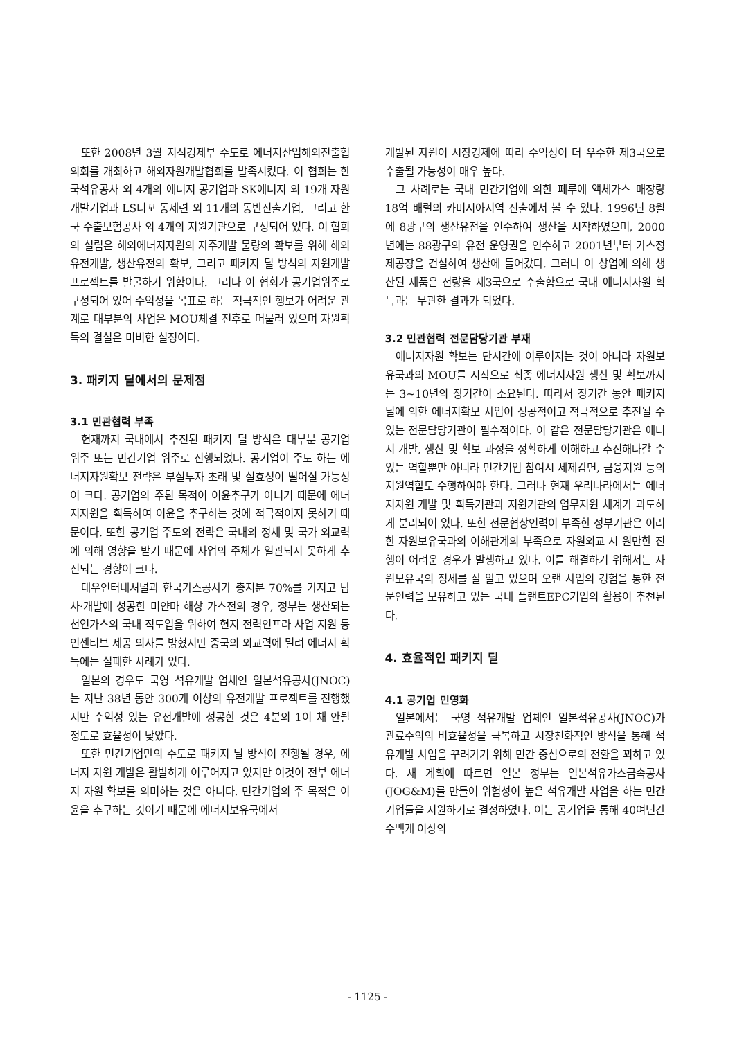또한 2008년 3월 지식경제부 주도로 에너지산업해외진출협의회를 개최하고 해외자원개발협회를 발족시켰다. 이 협회는 한국석유공사 외 4개의 에너지 공기업과 SK에너지 외 19개 자원개발기업과 LS니꼬 동제련 외 11개의 동반진출기업, 그리고 한국 수출보험공사 외 4개의 지원기관으로 구성되어 있다. 이 협회의 설립은 해외에너지자원의 자주개발 물량의 확보를 위해 해외 유전개발, 생산유전의 확보, 그리고 패키지 딜 방식의 자원개발 프로젝트를 발굴하기 위함이다. 그러나 이 협회가 공기업위주로 구성되어 있어 수익성을 목표로 하는 적극적인 행보가 어려운 관계로 대부분의 사업은 MOU체결 전후로 머물러 있으며 자원획득의 결실은 미비한 실정이다.
3. 패키지 딜에서의 문제점
3.1 민관협력 부족
현재까지 국내에서 추진된 패키지 딜 방식은 대부분 공기업 위주 또는 민간기업 위주로 진행되었다. 공기업이 주도 하는 에너지자원확보 전략은 부실투자 초래 및 실효성이 떨어질 가능성이 크다. 공기업의 주된 목적이 이윤추구가 아니기 때문에 에너지자원을 획득하여 이윤을 추구하는 것에 적극적이지 못하기 때문이다. 또한 공기업 주도의 전략은 국내외 정세 및 국가 외교력에 의해 영향을 받기 때문에 사업의 주체가 일관되지 못하게 추진되는 경향이 크다.
대우인터내셔널과 한국가스공사가 총지분 70%를 가지고 탐사·개발에 성공한 미얀마 해상 가스전의 경우, 정부는 생산되는 천연가스의 국내 직도입을 위하여 현지 전력인프라 사업 지원 등 인센티브 제공 의사를 밝혔지만 중국의 외교력에 밀려 에너지 획득에는 실패한 사례가 있다.
일본의 경우도 국영 석유개발 업체인 일본석유공사(JNOC)는 지난 38년 동안 300개 이상의 유전개발 프로젝트를 진행했지만 수익성 있는 유전개발에 성공한 것은 4분의 1이 채 안될 정도로 효율성이 낮았다.
또한 민간기업만의 주도로 패키지 딜 방식이 진행될 경우, 에너지 자원 개발은 활발하게 이루어지고 있지만 이것이 전부 에너지 자원 확보를 의미하는 것은 아니다. 민간기업의 주 목적은 이윤을 추구하는 것이기 때문에 에너지보유국에서
개발된 자원이 시장경제에 따라 수익성이 더 우수한 제3국으로 수출될 가능성이 매우 높다.
그 사례로는 국내 민간기업에 의한 페루에 액체가스 매장량 18억 배럴의 카미시아지역 진출에서 볼 수 있다. 1996년 8월에 8광구의 생산유전을 인수하여 생산을 시작하였으며, 2000년에는 88광구의 유전 운영권을 인수하고 2001년부터 가스정제공장을 건설하여 생산에 들어갔다. 그러나 이 상업에 의해 생산된 제품은 전량을 제3국으로 수출함으로 국내 에너지자원 획득과는 무관한 결과가 되었다.
3.2 민관협력 전문담당기관 부재
에너지자원 확보는 단시간에 이루어지는 것이 아니라 자원보유국과의 MOU를 시작으로 최종 에너지자원 생산 및 확보까지는 3~10년의 장기간이 소요된다. 따라서 장기간 동안 패키지 딜에 의한 에너지확보 사업이 성공적이고 적극적으로 추진될 수 있는 전문담당기관이 필수적이다. 이 같은 전문담당기관은 에너지 개발, 생산 및 확보 과정을 정확하게 이해하고 추진해나갈 수 있는 역할뿐만 아니라 민간기업 참여시 세제감면, 금융지원 등의 지원역할도 수행하여야 한다. 그러나 현재 우리나라에서는 에너지자원 개발 및 획득기관과 지원기관의 업무지원 체계가 과도하게 분리되어 있다. 또한 전문협상인력이 부족한 정부기관은 이러한 자원보유국과의 이해관계의 부족으로 자원외교 시 원만한 진행이 어려운 경우가 발생하고 있다. 이를 해결하기 위해서는 자원보유국의 정세를 잘 알고 있으며 오랜 사업의 경험을 통한 전문인력을 보유하고 있는 국내 플랜트EPC기업의 활용이 추천된다.
4. 효율적인 패키지 딜
4.1 공기업 민영화
일본에서는 국영 석유개발 업체인 일본석유공사(JNOC)가 관료주의의 비효율성을 극복하고 시장친화적인 방식을 통해 석유개발 사업을 꾸려가기 위해 민간 중심으로의 전환을 꾀하고 있다. 새 계획에 따르면 일본 정부는 일본석유가스금속공사(JOG&M)를 만들어 위험성이 높은 석유개발 사업을 하는 민간기업들을 지원하기로 결정하였다. 이는 공기업을 통해 40여년간 수백개 이상의
- 1125 -